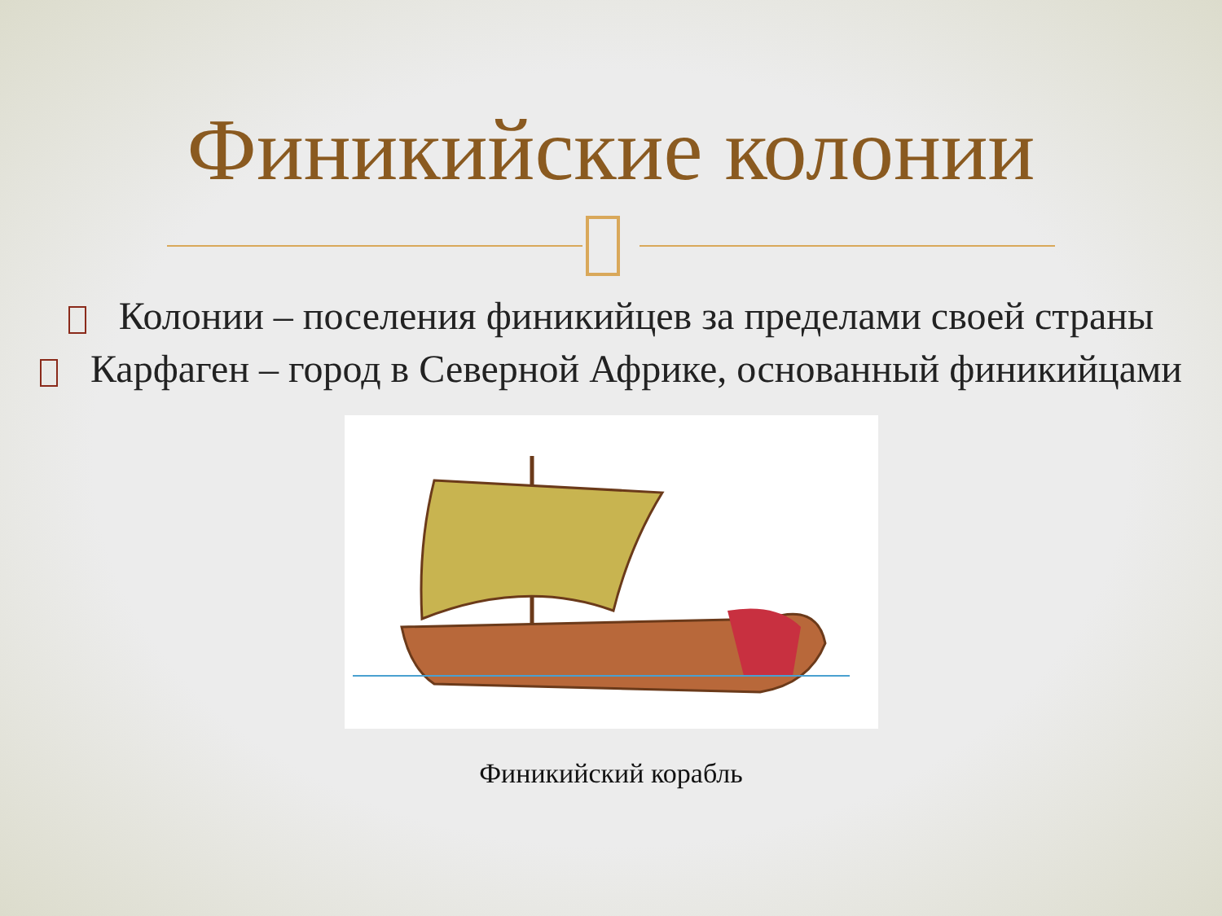Финикийские колонии
Колонии – поселения финикийцев за пределами своей страны
Карфаген – город в Северной Африке, основанный финикийцами
Финикийский корабль